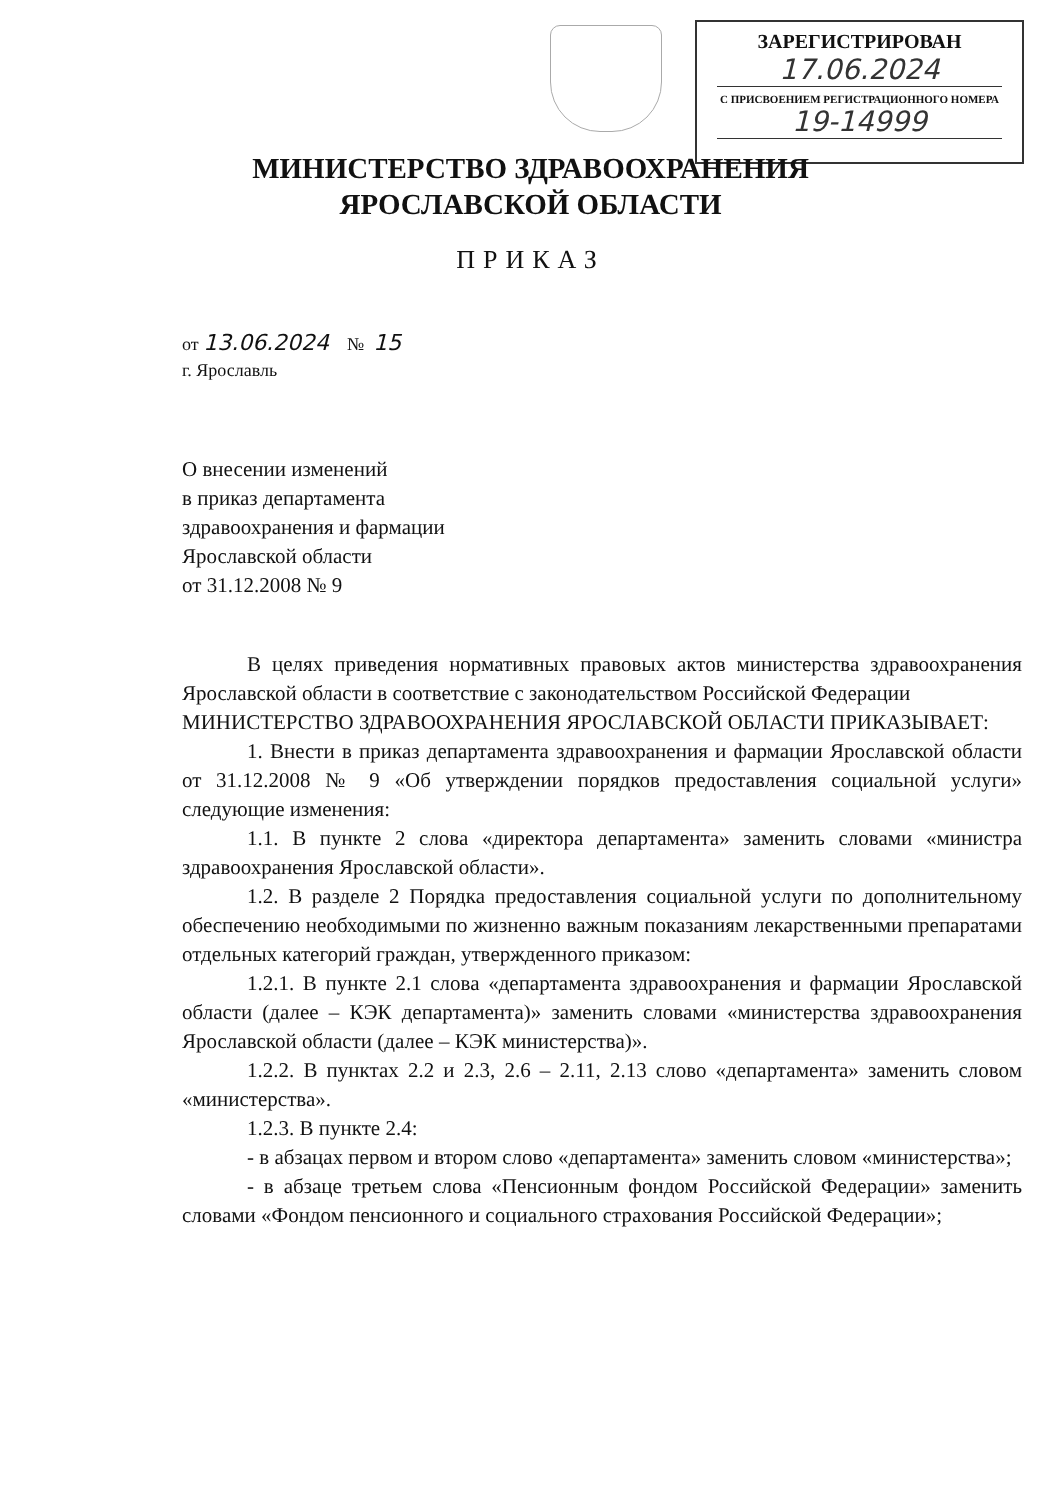ЗАРЕГИСТРИРОВАН
17.06.2024
С ПРИСВОЕНИЕМ РЕГИСТРАЦИОННОГО НОМЕРА
19-14999
МИНИСТЕРСТВО ЗДРАВООХРАНЕНИЯ
ЯРОСЛАВСКОЙ ОБЛАСТИ
ПРИКАЗ
от 13.06.2024 № 15
г. Ярославль
О внесении изменений
в приказ департамента
здравоохранения и фармации
Ярославской области
от 31.12.2008 № 9
В целях приведения нормативных правовых актов министерства здравоохранения Ярославской области в соответствие с законодательством Российской Федерации
МИНИСТЕРСТВО ЗДРАВООХРАНЕНИЯ ЯРОСЛАВСКОЙ ОБЛАСТИ ПРИКАЗЫВАЕТ:
1. Внести в приказ департамента здравоохранения и фармации Ярославской области от 31.12.2008 № 9 «Об утверждении порядков предоставления социальной услуги» следующие изменения:
1.1. В пункте 2 слова «директора департамента» заменить словами «министра здравоохранения Ярославской области».
1.2. В разделе 2 Порядка предоставления социальной услуги по дополнительному обеспечению необходимыми по жизненно важным показаниям лекарственными препаратами отдельных категорий граждан, утвержденного приказом:
1.2.1. В пункте 2.1 слова «департамента здравоохранения и фармации Ярославской области (далее – КЭК департамента)» заменить словами «министерства здравоохранения Ярославской области (далее – КЭК министерства)».
1.2.2. В пунктах 2.2 и 2.3, 2.6 – 2.11, 2.13 слово «департамента» заменить словом «министерства».
1.2.3. В пункте 2.4:
- в абзацах первом и втором слово «департамента» заменить словом «министерства»;
- в абзаце третьем слова «Пенсионным фондом Российской Федерации» заменить словами «Фондом пенсионного и социального страхования Российской Федерации»;